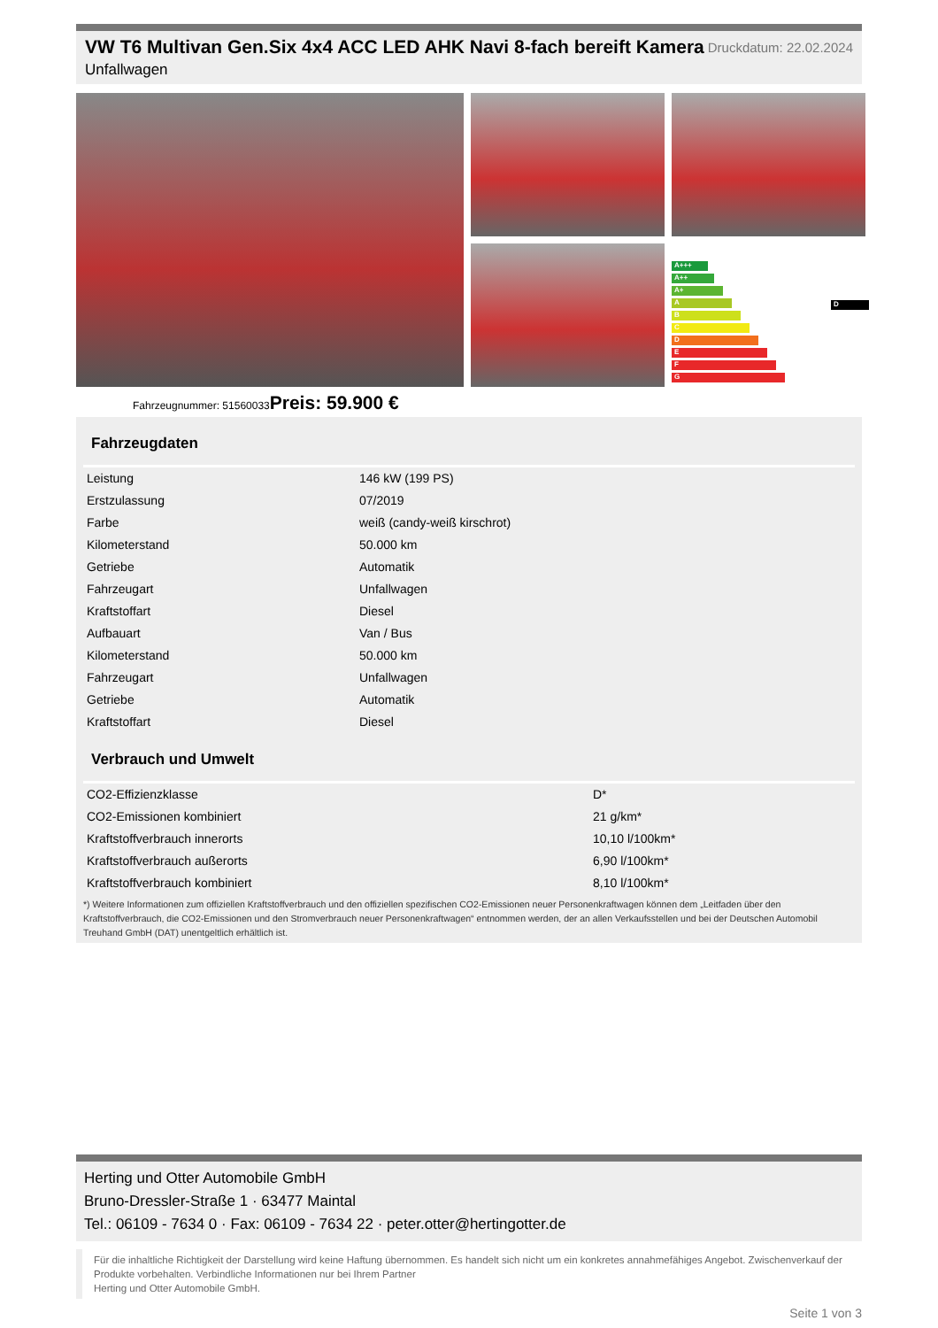VW T6 Multivan Gen.Six 4x4 ACC LED AHK Navi 8-fach bereift Kamera
Unfallwagen
Druckdatum: 22.02.2024
A+++
A++
A+
A
B
C
D
E
F
G
D
Fahrzeugnummer: 51560033Preis: 59.900 €
Fahrzeugdaten
| Leistung | 146 kW (199 PS) |
| Erstzulassung | 07/2019 |
| Farbe | weiß (candy-weiß kirschrot) |
| Kilometerstand | 50.000 km |
| Getriebe | Automatik |
| Fahrzeugart | Unfallwagen |
| Kraftstoffart | Diesel |
| Aufbauart | Van / Bus |
| Kilometerstand | 50.000 km |
| Fahrzeugart | Unfallwagen |
| Getriebe | Automatik |
| Kraftstoffart | Diesel |
Verbrauch und Umwelt
| CO2-Effizienzklasse | D* |
| CO2-Emissionen kombiniert | 21 g/km* |
| Kraftstoffverbrauch innerorts | 10,10 l/100km* |
| Kraftstoffverbrauch außerorts | 6,90 l/100km* |
| Kraftstoffverbrauch kombiniert | 8,10 l/100km* |
*) Weitere Informationen zum offiziellen Kraftstoffverbrauch und den offiziellen spezifischen CO2-Emissionen neuer Personenkraftwagen können dem „Leitfaden über den Kraftstoffverbrauch, die CO2-Emissionen und den Stromverbrauch neuer Personenkraftwagen“ entnommen werden, der an allen Verkaufsstellen und bei der Deutschen Automobil Treuhand GmbH (DAT) unentgeltlich erhältlich ist.
Herting und Otter Automobile GmbH
Bruno-Dressler-Straße 1 · 63477 Maintal
Tel.: 06109 - 7634 0 · Fax: 06109 - 7634 22 · peter.otter@hertingotter.de
Für die inhaltliche Richtigkeit der Darstellung wird keine Haftung übernommen. Es handelt sich nicht um ein konkretes annahmefähiges Angebot. Zwischenverkauf der Produkte vorbehalten. Verbindliche Informationen nur bei Ihrem Partner
Herting und Otter Automobile GmbH.
Seite 1 von 3